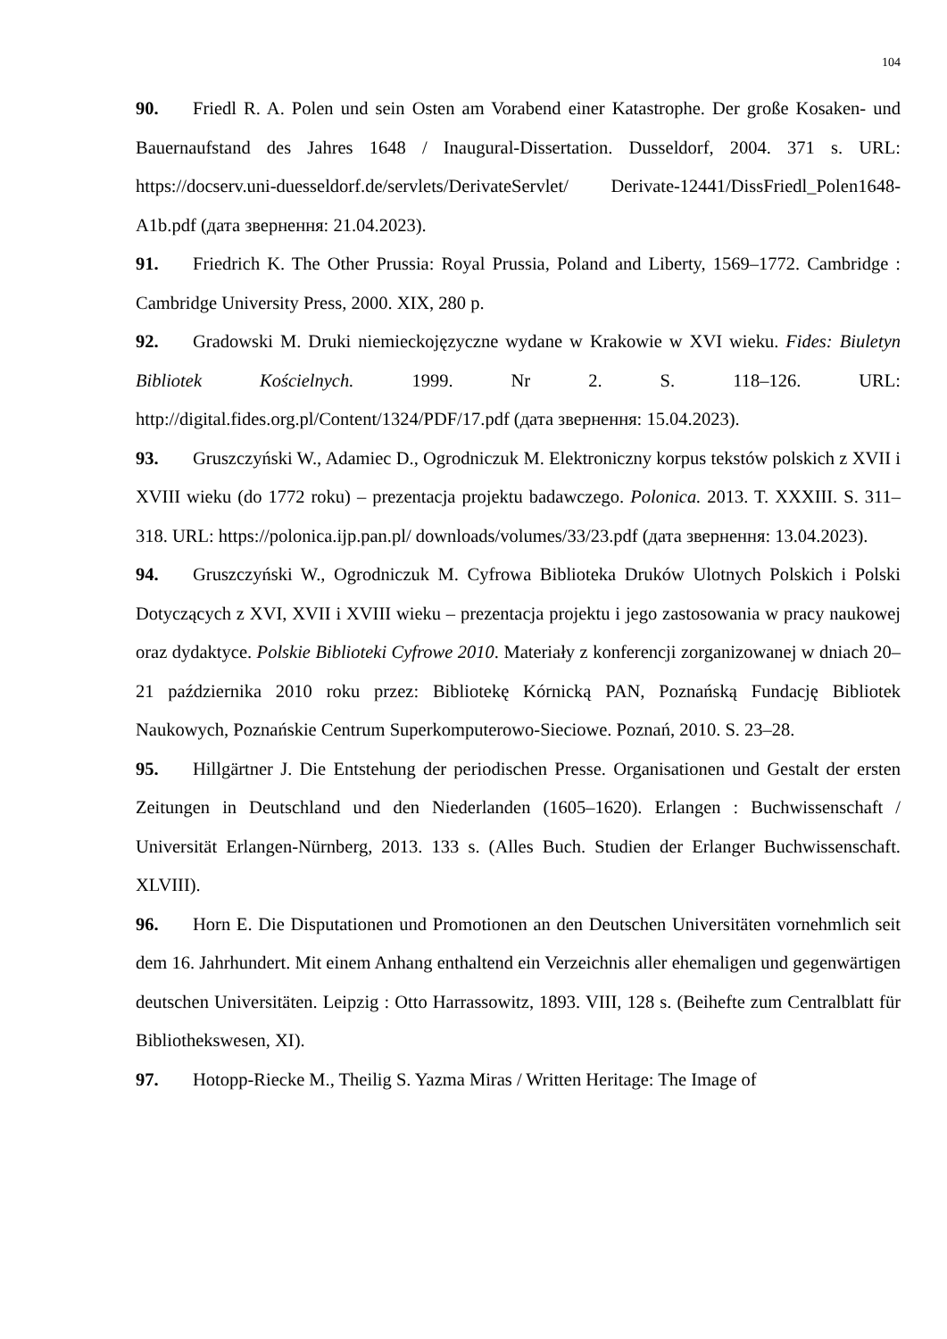104
90. Friedl R. A. Polen und sein Osten am Vorabend einer Katastrophe. Der große Kosaken- und Bauernaufstand des Jahres 1648 / Inaugural-Dissertation. Dusseldorf, 2004. 371 s. URL: https://docserv.uni-duesseldorf.de/servlets/DerivateServlet/ Derivate-12441/DissFriedl_Polen1648-A1b.pdf (дата звернення: 21.04.2023).
91. Friedrich K. The Other Prussia: Royal Prussia, Poland and Liberty, 1569–1772. Cambridge : Cambridge University Press, 2000. XIX, 280 p.
92. Gradowski M. Druki niemieckojęzyczne wydane w Krakowie w XVI wieku. Fides: Biuletyn Bibliotek Kościelnych. 1999. Nr 2. S. 118–126. URL: http://digital.fides.org.pl/Content/1324/PDF/17.pdf (дата звернення: 15.04.2023).
93. Gruszczyński W., Adamiec D., Ogrodniczuk M. Elektroniczny korpus tekstów polskich z XVII i XVIII wieku (do 1772 roku) – prezentacja projektu badawczego. Polonica. 2013. T. XXXIII. S. 311–318. URL: https://polonica.ijp.pan.pl/ downloads/volumes/33/23.pdf (дата звернення: 13.04.2023).
94. Gruszczyński W., Ogrodniczuk M. Cyfrowa Biblioteka Druków Ulotnych Polskich i Polski Dotyczących z XVI, XVII i XVIII wieku – prezentacja projektu i jego zastosowania w pracy naukowej oraz dydaktyce. Polskie Biblioteki Cyfrowe 2010. Materiały z konferencji zorganizowanej w dniach 20–21 października 2010 roku przez: Bibliotekę Kórnicką PAN, Poznańską Fundację Bibliotek Naukowych, Poznańskie Centrum Superkomputerowo-Sieciowe. Poznań, 2010. S. 23–28.
95. Hillgärtner J. Die Entstehung der periodischen Presse. Organisationen und Gestalt der ersten Zeitungen in Deutschland und den Niederlanden (1605–1620). Erlangen : Buchwissenschaft / Universität Erlangen-Nürnberg, 2013. 133 s. (Alles Buch. Studien der Erlanger Buchwissenschaft. XLVIII).
96. Horn E. Die Disputationen und Promotionen an den Deutschen Universitäten vornehmlich seit dem 16. Jahrhundert. Mit einem Anhang enthaltend ein Verzeichnis aller ehemaligen und gegenwärtigen deutschen Universitäten. Leipzig : Otto Harrassowitz, 1893. VIII, 128 s. (Beihefte zum Centralblatt für Bibliothekswesen, XI).
97. Hotopp-Riecke M., Theilig S. Yazma Miras / Written Heritage: The Image of